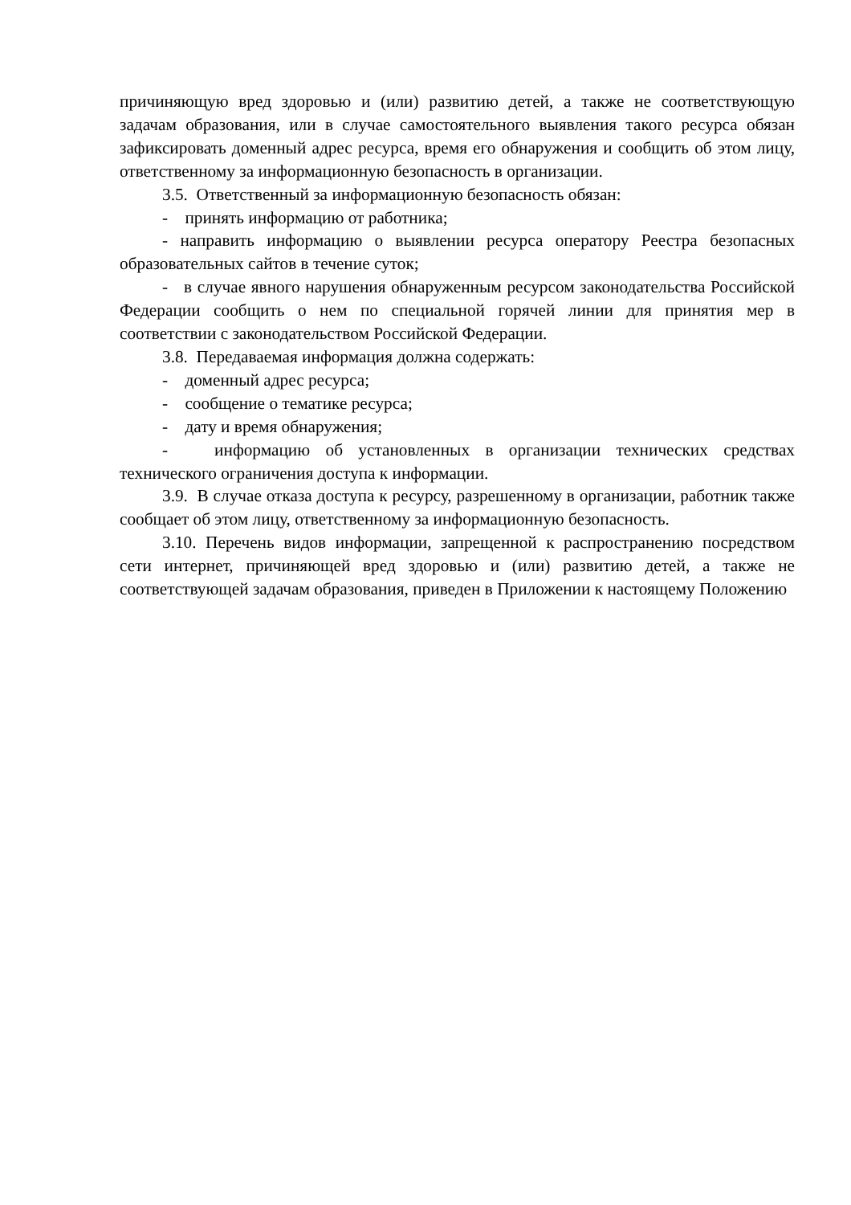причиняющую вред здоровью и (или) развитию детей, а также не соответствующую задачам образования, или в случае самостоятельного выявления такого ресурса обязан зафиксировать доменный адрес ресурса, время его обнаружения и сообщить об этом лицу, ответственному за информационную безопасность в организации.
3.5. Ответственный за информационную безопасность обязан:
- принять информацию от работника;
- направить информацию о выявлении ресурса оператору Реестра безопасных образовательных сайтов в течение суток;
- в случае явного нарушения обнаруженным ресурсом законодательства Российской Федерации сообщить о нем по специальной горячей линии для принятия мер в соответствии с законодательством Российской Федерации.
3.8. Передаваемая информация должна содержать:
- доменный адрес ресурса;
- сообщение о тематике ресурса;
- дату и время обнаружения;
- информацию об установленных в организации технических средствах технического ограничения доступа к информации.
3.9. В случае отказа доступа к ресурсу, разрешенному в организации, работник также сообщает об этом лицу, ответственному за информационную безопасность.
3.10. Перечень видов информации, запрещенной к распространению посредством сети интернет, причиняющей вред здоровью и (или) развитию детей, а также не соответствующей задачам образования, приведен в Приложении к настоящему Положению